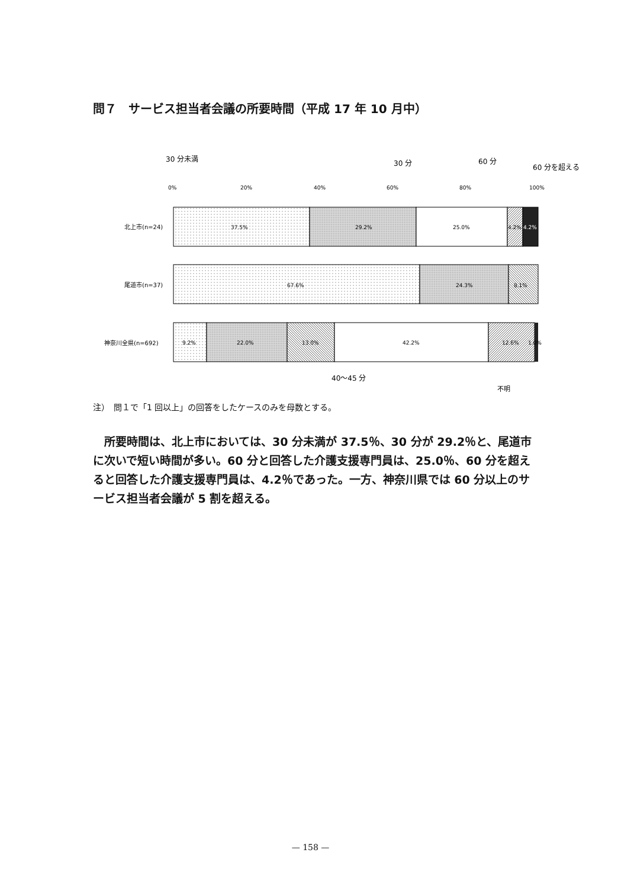問７　サービス担当者会議の所要時間（平成 17 年 10 月中）
30 分未満
30 分
60 分
60 分を超える
0%
20%
40%
60%
80%
100%
北上市(n=24)
37.5%
29.2%
25.0%
4.2%
4.2%
尾道市(n=37)
67.6%
24.3%
8.1%
神奈川全県(n=692)
9.2%
22.0%
13.0%
42.2%
12.6%
1.0%
40〜45 分
不明
注）　問１で「1 回以上」の回答をしたケースのみを母数とする。
所要時間は、北上市においては、30 分未満が 37.5％、30 分が 29.2％と、尾道市に次いで短い時間が多い。60 分と回答した介護支援専門員は、25.0％、60 分を超えると回答した介護支援専門員は、4.2％であった。一方、神奈川県では 60 分以上のサービス担当者会議が 5 割を超える。
— 158 —